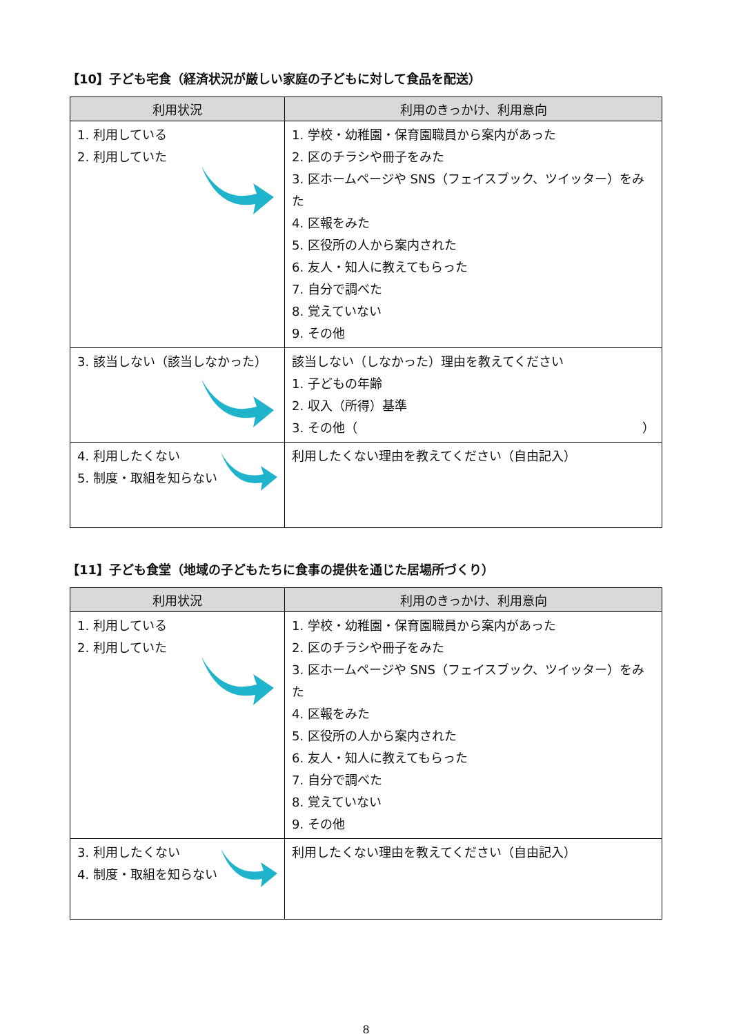【10】子ども宅食（経済状況が厳しい家庭の子どもに対して食品を配送）
| 利用状況 | 利用のきっかけ、利用意向 |
| --- | --- |
| 1. 利用している 2. 利用していた | 1. 学校・幼稚園・保育園職員から案内があった 2. 区のチラシや冊子をみた 3. 区ホームページや SNS（フェイスブック、ツイッター）をみた 4. 区報をみた 5. 区役所の人から案内された 6. 友人・知人に教えてもらった 7. 自分で調べた 8. 覚えていない 9. その他 |
| 3. 該当しない（該当しなかった） | 該当しない（しなかった）理由を教えてください 1. 子どもの年齢 2. 収入（所得）基準 3. その他（ ） |
| 4. 利用したくない 5. 制度・取組を知らない | 利用したくない理由を教えてください（自由記入） |
【11】子ども食堂（地域の子どもたちに食事の提供を通じた居場所づくり）
| 利用状況 | 利用のきっかけ、利用意向 |
| --- | --- |
| 1. 利用している 2. 利用していた | 1. 学校・幼稚園・保育園職員から案内があった 2. 区のチラシや冊子をみた 3. 区ホームページや SNS（フェイスブック、ツイッター）をみた 4. 区報をみた 5. 区役所の人から案内された 6. 友人・知人に教えてもらった 7. 自分で調べた 8. 覚えていない 9. その他 |
| 3. 利用したくない 4. 制度・取組を知らない | 利用したくない理由を教えてください（自由記入） |
8